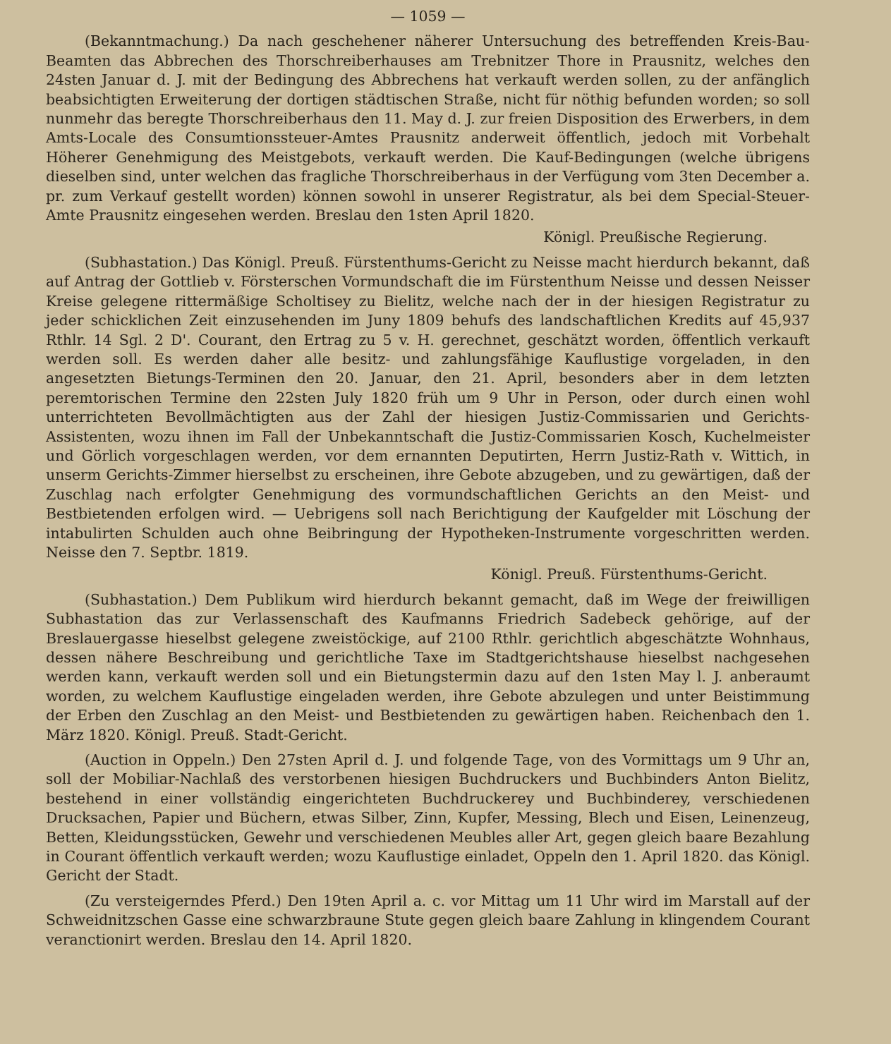— 1059 —
(Bekanntmachung.) Da nach geschehener näherer Untersuchung des betreffenden Kreis-Bau-Beamten das Abbrechen des Thorschreiberhauses am Trebnitzer Thore in Prausnitz, welches den 24sten Januar d. J. mit der Bedingung des Abbrechens hat verkauft werden sollen, zu der anfänglich beabsichtigten Erweiterung der dortigen städtischen Straße, nicht für nöthig befunden worden; so soll nunmehr das beregte Thorschreiberhaus den 11. May d. J. zur freien Disposition des Erwerbers, in dem Amts-Locale des Consumtionssteuer-Amtes Prausnitz anderweit öffentlich, jedoch mit Vorbehalt Höherer Genehmigung des Meistgebots, verkauft werden. Die Kauf-Bedingungen (welche übrigens dieselben sind, unter welchen das fragliche Thorschreiberhaus in der Verfügung vom 3ten December a. pr. zum Verkauf gestellt worden) können sowohl in unserer Registratur, als bei dem Special-Steuer-Amte Prausnitz eingesehen werden. Breslau den 1sten April 1820.
Königl. Preußische Regierung.
(Subhastation.) Das Königl. Preuß. Fürstenthums-Gericht zu Neisse macht hierdurch bekannt, daß auf Antrag der Gottlieb v. Försterschen Vormundschaft die im Fürstenthum Neisse und dessen Neisser Kreise gelegene rittermäßige Scholtisey zu Bielitz, welche nach der in der hiesigen Registratur zu jeder schicklichen Zeit einzusehenden im Juny 1809 behufs des landschaftlichen Kredits auf 45,937 Rthlr. 14 Sgl. 2 D'. Courant, den Ertrag zu 5 v. H. gerechnet, geschätzt worden, öffentlich verkauft werden soll. Es werden daher alle besitz- und zahlungsfähige Kauflustige vorgeladen, in den angesetzten Bietungs-Terminen den 20. Januar, den 21. April, besonders aber in dem letzten peremtorischen Termine den 22sten July 1820 früh um 9 Uhr in Person, oder durch einen wohl unterrichteten Bevollmächtigten aus der Zahl der hiesigen Justiz-Commissarien und Gerichts-Assistenten, wozu ihnen im Fall der Unbekanntschaft die Justiz-Commissarien Kosch, Kuchelmeister und Görlich vorgeschlagen werden, vor dem ernannten Deputirten, Herrn Justiz-Rath v. Wittich, in unserm Gerichts-Zimmer hierselbst zu erscheinen, ihre Gebote abzugeben, und zu gewärtigen, daß der Zuschlag nach erfolgter Genehmigung des vormundschaftlichen Gerichts an den Meist- und Bestbietenden erfolgen wird. — Uebrigens soll nach Berichtigung der Kaufgelder mit Löschung der intabulirten Schulden auch ohne Beibringung der Hypotheken-Instrumente vorgeschritten werden. Neisse den 7. Septbr. 1819.
Königl. Preuß. Fürstenthums-Gericht.
(Subhastation.) Dem Publikum wird hierdurch bekannt gemacht, daß im Wege der freiwilligen Subhastation das zur Verlassenschaft des Kaufmanns Friedrich Sadebeck gehörige, auf der Breslauergasse hieselbst gelegene zweistöckige, auf 2100 Rthlr. gerichtlich abgeschätzte Wohnhaus, dessen nähere Beschreibung und gerichtliche Taxe im Stadtgerichtshause hieselbst nachgesehen werden kann, verkauft werden soll und ein Bietungstermin dazu auf den 1sten May l. J. anberaumt worden, zu welchem Kauflustige eingeladen werden, ihre Gebote abzulegen und unter Beistimmung der Erben den Zuschlag an den Meist- und Bestbietenden zu gewärtigen haben. Reichenbach den 1. März 1820. Königl. Preuß. Stadt-Gericht.
(Auction in Oppeln.) Den 27sten April d. J. und folgende Tage, von des Vormittags um 9 Uhr an, soll der Mobiliar-Nachlaß des verstorbenen hiesigen Buchdruckers und Buchbinders Anton Bielitz, bestehend in einer vollständig eingerichteten Buchdruckerey und Buchbinderey, verschiedenen Drucksachen, Papier und Büchern, etwas Silber, Zinn, Kupfer, Messing, Blech und Eisen, Leinenzeug, Betten, Kleidungsstücken, Gewehr und verschiedenen Meubles aller Art, gegen gleich baare Bezahlung in Courant öffentlich verkauft werden; wozu Kauflustige einladet, Oppeln den 1. April 1820. das Königl. Gericht der Stadt.
(Zu versteigerndes Pferd.) Den 19ten April a. c. vor Mittag um 11 Uhr wird im Marstall auf der Schweidnitzschen Gasse eine schwarzbraune Stute gegen gleich baare Zahlung in klingendem Courant veranctionirt werden. Breslau den 14. April 1820.